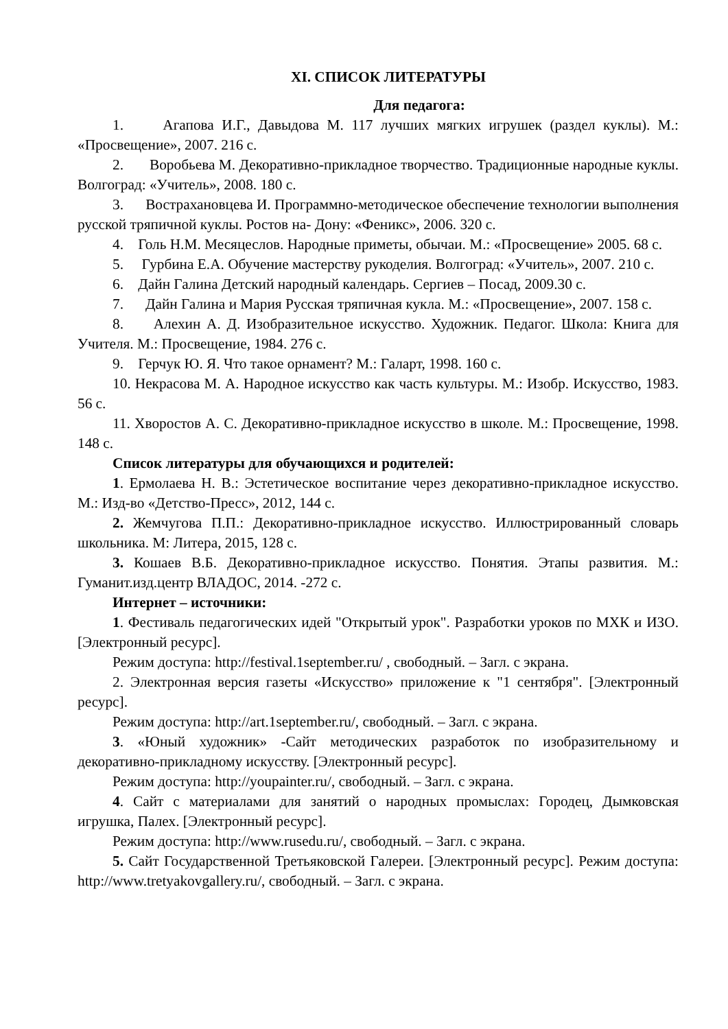XI. СПИСОК ЛИТЕРАТУРЫ
Для педагога:
1. Агапова И.Г., Давыдова М. 117 лучших мягких игрушек (раздел куклы). М.: «Просвещение», 2007. 216 с.
2. Воробьева М. Декоративно-прикладное творчество. Традиционные народные куклы. Волгоград: «Учитель», 2008. 180 с.
3. Вострахановцева И. Программно-методическое обеспечение технологии выполнения русской тряпичной куклы. Ростов на- Дону: «Феникс», 2006. 320 с.
4. Голь Н.М. Месяцеслов. Народные приметы, обычаи. М.: «Просвещение» 2005. 68 с.
5. Гурбина Е.А. Обучение мастерству рукоделия. Волгоград: «Учитель», 2007. 210 с.
6. Дайн Галина Детский народный календарь. Сергиев – Посад, 2009.30 с.
7. Дайн Галина и Мария Русская тряпичная кукла. М.: «Просвещение», 2007. 158 с.
8. Алехин А. Д. Изобразительное искусство. Художник. Педагог. Школа: Книга для Учителя. М.: Просвещение, 1984. 276 с.
9. Герчук Ю. Я. Что такое орнамент? М.: Галарт, 1998. 160 с.
10. Некрасова М. А. Народное искусство как часть культуры. М.: Изобр. Искусство, 1983. 56 с.
11. Хворостов А. С. Декоративно-прикладное искусство в школе. М.: Просвещение, 1998. 148 с.
Список литературы для обучающихся и родителей:
1. Ермолаева Н. В.: Эстетическое воспитание через декоративно-прикладное искусство. М.: Изд-во «Детство-Пресс», 2012, 144 с.
2. Жемчугова П.П.: Декоративно-прикладное искусство. Иллюстрированный словарь школьника. М: Литера, 2015, 128 с.
3. Кошаев В.Б. Декоративно-прикладное искусство. Понятия. Этапы развития. М.: Гуманит.изд.центр ВЛАДОС, 2014. -272 с.
Интернет – источники:
1. Фестиваль педагогических идей "Открытый урок". Разработки уроков по МХК и ИЗО. [Электронный ресурс].
Режим доступа: http://festival.1september.ru/ , свободный. – Загл. с экрана.
2. Электронная версия газеты «Искусство» приложение к "1 сентября". [Электронный ресурс].
Режим доступа: http://art.1september.ru/, свободный. – Загл. с экрана.
3. «Юный художник» -Сайт методических разработок по изобразительному и декоративно-прикладному искусству. [Электронный ресурс].
Режим доступа: http://youpainter.ru/, свободный. – Загл. с экрана.
4. Сайт с материалами для занятий о народных промыслах: Городец, Дымковская игрушка, Палех. [Электронный ресурс].
Режим доступа: http://www.rusedu.ru/, свободный. – Загл. с экрана.
5. Сайт Государственной Третьяковской Галереи. [Электронный ресурс]. Режим доступа: http://www.tretyakovgallery.ru/, свободный. – Загл. с экрана.